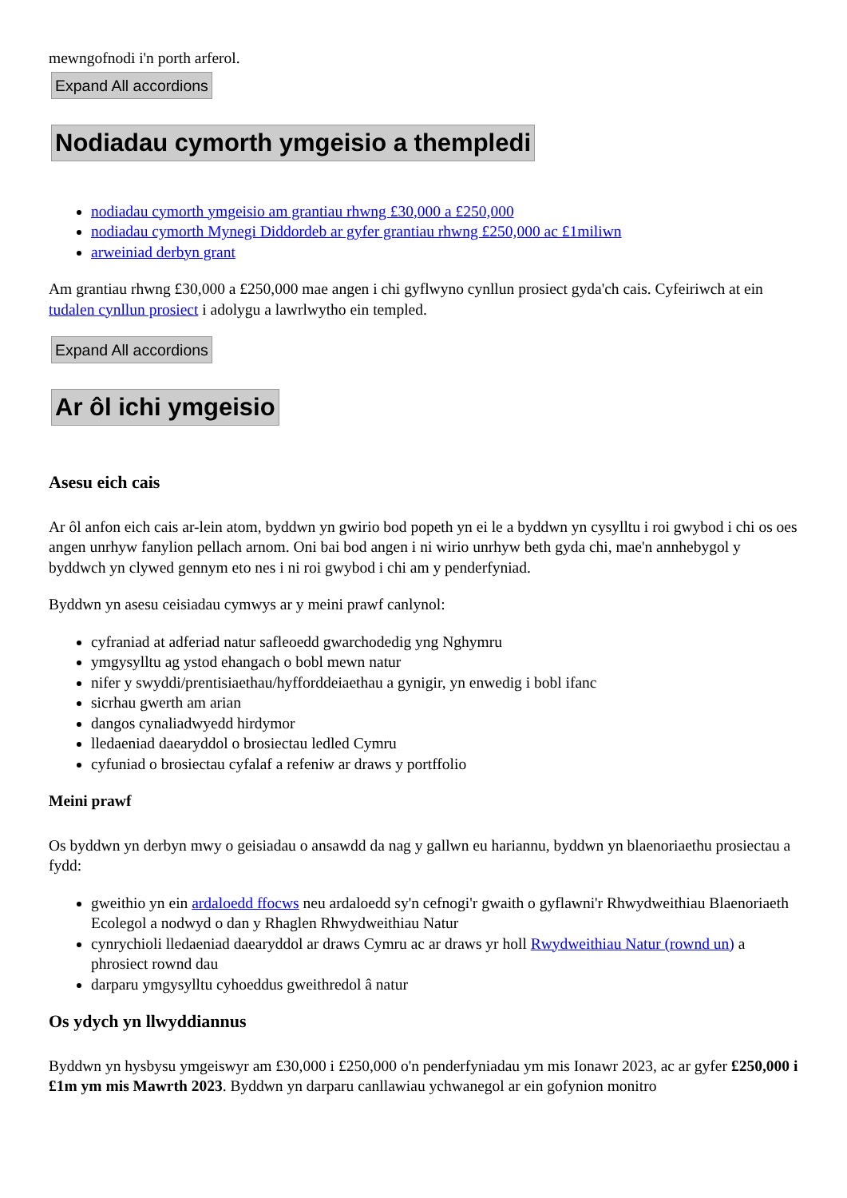mewngofnodi i'n porth arferol.
Expand All accordions
Nodiadau cymorth ymgeisio a thempledi
nodiadau cymorth ymgeisio am grantiau rhwng £30,000 a £250,000
nodiadau cymorth Mynegi Diddordeb ar gyfer grantiau rhwng £250,000 ac £1miliwn
arweiniad derbyn grant
Am grantiau rhwng £30,000 a £250,000 mae angen i chi gyflwyno cynllun prosiect gyda'ch cais. Cyfeiriwch at ein tudalen cynllun prosiect i adolygu a lawrlwytho ein templed.
Expand All accordions
Ar ôl ichi ymgeisio
Asesu eich cais
Ar ôl anfon eich cais ar-lein atom, byddwn yn gwirio bod popeth yn ei le a byddwn yn cysylltu i roi gwybod i chi os oes angen unrhyw fanylion pellach arnom. Oni bai bod angen i ni wirio unrhyw beth gyda chi, mae'n annhebygol y byddwch yn clywed gennym eto nes i ni roi gwybod i chi am y penderfyniad.
Byddwn yn asesu ceisiadau cymwys ar y meini prawf canlynol:
cyfraniad at adferiad natur safleoedd gwarchodedig yng Nghymru
ymgysylltu ag ystod ehangach o bobl mewn natur
nifer y swyddi/prentisiaethau/hyfforddeiaethau a gynigir, yn enwedig i bobl ifanc
sicrhau gwerth am arian
dangos cynaliadwyedd hirdymor
lledaeniad daearyddol o brosiectau ledled Cymru
cyfuniad o brosiectau cyfalaf a refeniw ar draws y portffolio
Meini prawf
Os byddwn yn derbyn mwy o geisiadau o ansawdd da nag y gallwn eu hariannu, byddwn yn blaenoriaethu prosiectau a fydd:
gweithio yn ein ardaloedd ffocws neu ardaloedd sy'n cefnogi'r gwaith o gyflawni'r Rhwydweithiau Blaenoriaeth Ecolegol a nodwyd o dan y Rhaglen Rhwydweithiau Natur
cynrychioli lledaeniad daearyddol ar draws Cymru ac ar draws yr holl Rwydweithiau Natur (rownd un) a phrosiect rownd dau
darparu ymgysylltu cyhoeddus gweithredol â natur
Os ydych yn llwyddiannus
Byddwn yn hysbysu ymgeiswyr am £30,000 i £250,000 o'n penderfyniadau ym mis Ionawr 2023, ac ar gyfer £250,000 i £1m ym mis Mawrth 2023. Byddwn yn darparu canllawiau ychwanegol ar ein gofynion monitro